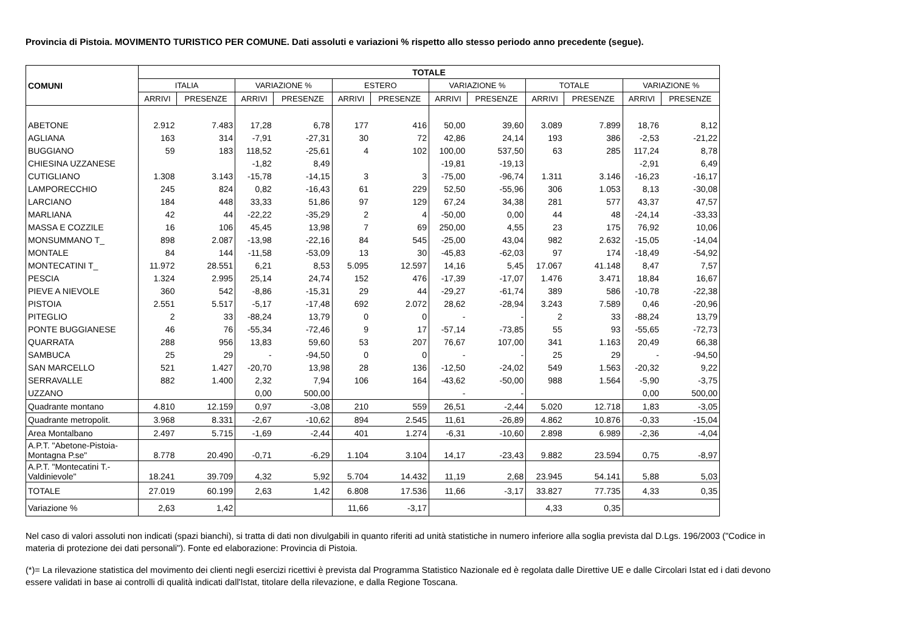Provincia di Pistoia. MOVIMENTO TURISTICO PER COMUNE. Dati assoluti e variazioni % rispetto allo stesso periodo anno precedente (segue).
| COMUNI | TOTALE | | | | | | | | | | | |
| --- | --- | --- | --- | --- | --- | --- | --- | --- | --- | --- | --- | --- |
| | ITALIA | | VARIAZIONE % | | ESTERO | | VARIAZIONE % | | TOTALE | | VARIAZIONE % | |
| | ARRIVI | PRESENZE | ARRIVI | PRESENZE | ARRIVI | PRESENZE | ARRIVI | PRESENZE | ARRIVI | PRESENZE | ARRIVI | PRESENZE |
| ABETONE | 2.912 | 7.483 | 17,28 | 6,78 | 177 | 416 | 50,00 | 39,60 | 3.089 | 7.899 | 18,76 | 8,12 |
| AGLIANA | 163 | 314 | -7,91 | -27,31 | 30 | 72 | 42,86 | 24,14 | 193 | 386 | -2,53 | -21,22 |
| BUGGIANO | 59 | 183 | 118,52 | -25,61 | 4 | 102 | 100,00 | 537,50 | 63 | 285 | 117,24 | 8,78 |
| CHIESINA UZZANESE | | | -1,82 | 8,49 | | | -19,81 | -19,13 | | | -2,91 | 6,49 |
| CUTIGLIANO | 1.308 | 3.143 | -15,78 | -14,15 | 3 | 3 | -75,00 | -96,74 | 1.311 | 3.146 | -16,23 | -16,17 |
| LAMPORECCHIO | 245 | 824 | 0,82 | -16,43 | 61 | 229 | 52,50 | -55,96 | 306 | 1.053 | 8,13 | -30,08 |
| LARCIANO | 184 | 448 | 33,33 | 51,86 | 97 | 129 | 67,24 | 34,38 | 281 | 577 | 43,37 | 47,57 |
| MARLIANA | 42 | 44 | -22,22 | -35,29 | 2 | 4 | -50,00 | 0,00 | 44 | 48 | -24,14 | -33,33 |
| MASSA E COZZILE | 16 | 106 | 45,45 | 13,98 | 7 | 69 | 250,00 | 4,55 | 23 | 175 | 76,92 | 10,06 |
| MONSUMMANO T_ | 898 | 2.087 | -13,98 | -22,16 | 84 | 545 | -25,00 | 43,04 | 982 | 2.632 | -15,05 | -14,04 |
| MONTALE | 84 | 144 | -11,58 | -53,09 | 13 | 30 | -45,83 | -62,03 | 97 | 174 | -18,49 | -54,92 |
| MONTECATINI T_ | 11.972 | 28.551 | 6,21 | 8,53 | 5.095 | 12.597 | 14,16 | 5,45 | 17.067 | 41.148 | 8,47 | 7,57 |
| PESCIA | 1.324 | 2.995 | 25,14 | 24,74 | 152 | 476 | -17,39 | -17,07 | 1.476 | 3.471 | 18,84 | 16,67 |
| PIEVE A NIEVOLE | 360 | 542 | -8,86 | -15,31 | 29 | 44 | -29,27 | -61,74 | 389 | 586 | -10,78 | -22,38 |
| PISTOIA | 2.551 | 5.517 | -5,17 | -17,48 | 692 | 2.072 | 28,62 | -28,94 | 3.243 | 7.589 | 0,46 | -20,96 |
| PITEGLIO | 2 | 33 | -88,24 | 13,79 | 0 | 0 | - | - | 2 | 33 | -88,24 | 13,79 |
| PONTE BUGGIANESE | 46 | 76 | -55,34 | -72,46 | 9 | 17 | -57,14 | -73,85 | 55 | 93 | -55,65 | -72,73 |
| QUARRATA | 288 | 956 | 13,83 | 59,60 | 53 | 207 | 76,67 | 107,00 | 341 | 1.163 | 20,49 | 66,38 |
| SAMBUCA | 25 | 29 | - | -94,50 | 0 | 0 | - | - | 25 | 29 | - | -94,50 |
| SAN MARCELLO | 521 | 1.427 | -20,70 | 13,98 | 28 | 136 | -12,50 | -24,02 | 549 | 1.563 | -20,32 | 9,22 |
| SERRAVALLE | 882 | 1.400 | 2,32 | 7,94 | 106 | 164 | -43,62 | -50,00 | 988 | 1.564 | -5,90 | -3,75 |
| UZZANO | | | 0,00 | 500,00 | | | - | - | | | 0,00 | 500,00 |
| Quadrante montano | 4.810 | 12.159 | 0,97 | -3,08 | 210 | 559 | 26,51 | -2,44 | 5.020 | 12.718 | 1,83 | -3,05 |
| Quadrante metropolit. | 3.968 | 8.331 | -2,67 | -10,62 | 894 | 2.545 | 11,61 | -26,89 | 4.862 | 10.876 | -0,33 | -15,04 |
| Area Montalbano | 2.497 | 5.715 | -1,69 | -2,44 | 401 | 1.274 | -6,31 | -10,60 | 2.898 | 6.989 | -2,36 | -4,04 |
| A.P.T. "Abetone-Pistoia-Montagna P.se" | 8.778 | 20.490 | -0,71 | -6,29 | 1.104 | 3.104 | 14,17 | -23,43 | 9.882 | 23.594 | 0,75 | -8,97 |
| A.P.T. "Montecatini T.-Valdinievole" | 18.241 | 39.709 | 4,32 | 5,92 | 5.704 | 14.432 | 11,19 | 2,68 | 23.945 | 54.141 | 5,88 | 5,03 |
| TOTALE | 27.019 | 60.199 | 2,63 | 1,42 | 6.808 | 17.536 | 11,66 | -3,17 | 33.827 | 77.735 | 4,33 | 0,35 |
| Variazione % | 2,63 | 1,42 | | | 11,66 | -3,17 | | | 4,33 | 0,35 | | |
Nel caso di valori assoluti non indicati (spazi bianchi), si tratta di dati non divulgabili in quanto riferiti ad unità statistiche in numero inferiore alla soglia prevista dal D.Lgs. 196/2003 ("Codice in materia di protezione dei dati personali"). Fonte ed elaborazione: Provincia di Pistoia.
(*)= La rilevazione statistica del movimento dei clienti negli esercizi ricettivi è prevista dal Programma Statistico Nazionale ed è regolata dalle Direttive UE e dalle Circolari Istat ed i dati devono essere validati in base ai controlli di qualità indicati dall'Istat, titolare della rilevazione, e dalla Regione Toscana.